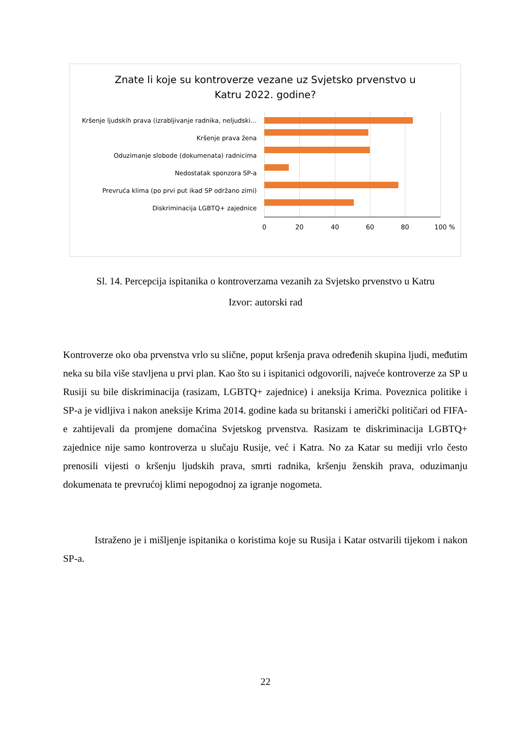Znate li koje su kontroverze vezane uz Svjetsko prvenstvo u
Katru 2022. godine?
Kršenje ljudskih prava (izrabljivanje radnika, neljudski…
Kršenje prava žena
Oduzimanje slobode (dokumenata) radnicima
Nedostatak sponzora SP-a
Prevruća klima (po prvi put ikad SP održano zimi)
Diskriminacija LGBTQ+ zajednice
0 20 40 60 80 100 %
Sl. 14. Percepcija ispitanika o kontroverzama vezanih za Svjetsko prvenstvo u Katru
Izvor: autorski rad
Kontroverze oko oba prvenstva vrlo su slične, poput kršenja prava određenih skupina ljudi, međutim neka su bila više stavljena u prvi plan. Kao što su i ispitanici odgovorili, najveće kontroverze za SP u Rusiji su bile diskriminacija (rasizam, LGBTQ+ zajednice) i aneksija Krima. Poveznica politike i SP-a je vidljiva i nakon aneksije Krima 2014. godine kada su britanski i američki političari od FIFA-e zahtijevali da promjene domaćina Svjetskog prvenstva. Rasizam te diskriminacija LGBTQ+ zajednice nije samo kontroverza u slučaju Rusije, već i Katra. No za Katar su mediji vrlo često prenosili vijesti o kršenju ljudskih prava, smrti radnika, kršenju ženskih prava, oduzimanju dokumenata te prevrućoj klimi nepogodnoj za igranje nogometa.
Istraženo je i mišljenje ispitanika o koristima koje su Rusija i Katar ostvarili tijekom i nakon SP-a.
22